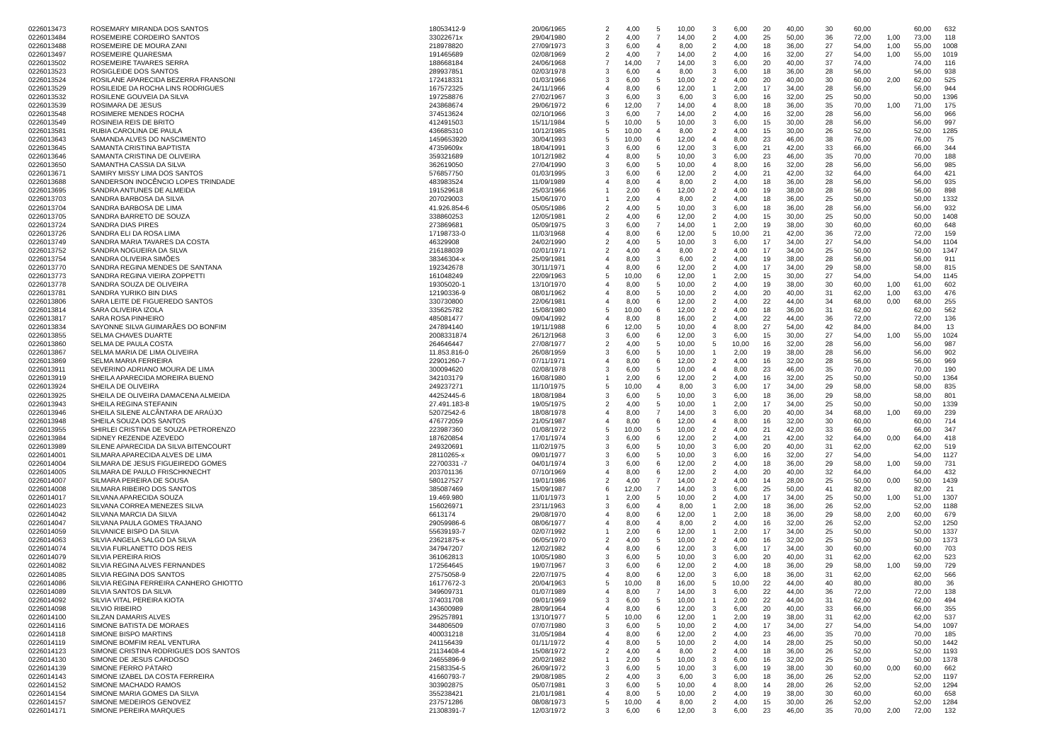| 0226013473 | ROSEMARY MIRANDA DOS SANTOS | 18053412-9 | 20/06/1965 | 2 | 4,00 | 5 | 10,00 | 3 | 6,00 | 20 | 40,00 | 30 | 60,00 | | 60,00 | 632 |
| 0226013484 | ROSEMEIRE CORDEIRO SANTOS | 33022671x | 29/04/1980 | 2 | 4,00 | 7 | 14,00 | 2 | 4,00 | 25 | 50,00 | 36 | 72,00 | 1,00 | 73,00 | 118 |
| 0226013488 | ROSEMEIRE DE MOURA ZANI | 218978820 | 27/09/1973 | 3 | 6,00 | 4 | 8,00 | 2 | 4,00 | 18 | 36,00 | 27 | 54,00 | 1,00 | 55,00 | 1008 |
| 0226013497 | ROSEMEIRE QUARESMA | 191465689 | 02/08/1969 | 2 | 4,00 | 7 | 14,00 | 2 | 4,00 | 16 | 32,00 | 27 | 54,00 | 1,00 | 55,00 | 1019 |
| 0226013502 | ROSEMEIRE TAVARES SERRA | 188668184 | 24/06/1968 | 7 | 14,00 | 7 | 14,00 | 3 | 6,00 | 20 | 40,00 | 37 | 74,00 | | 74,00 | 116 |
| 0226013523 | ROSIGLEIDE DOS SANTOS | 289937851 | 02/03/1978 | 3 | 6,00 | 4 | 8,00 | 3 | 6,00 | 18 | 36,00 | 28 | 56,00 | | 56,00 | 938 |
| 0226013524 | ROSILANE APARECIDA BEZERRA FRANSONI | 172418331 | 01/03/1966 | 3 | 6,00 | 5 | 10,00 | 2 | 4,00 | 20 | 40,00 | 30 | 60,00 | 2,00 | 62,00 | 525 |
| 0226013529 | ROSILEIDE DA ROCHA LINS RODRIGUES | 167572325 | 24/11/1966 | 4 | 8,00 | 6 | 12,00 | 1 | 2,00 | 17 | 34,00 | 28 | 56,00 | | 56,00 | 944 |
| 0226013532 | ROSILENE GOUVEIA DA SILVA | 197258876 | 27/02/1967 | 3 | 6,00 | 3 | 6,00 | 3 | 6,00 | 16 | 32,00 | 25 | 50,00 | | 50,00 | 1396 |
| 0226013539 | ROSIMARA DE JESUS | 243868674 | 29/06/1972 | 6 | 12,00 | 7 | 14,00 | 4 | 8,00 | 18 | 36,00 | 35 | 70,00 | 1,00 | 71,00 | 175 |
| 0226013548 | ROSIMERE MENDES ROCHA | 374513624 | 02/10/1966 | 3 | 6,00 | 7 | 14,00 | 2 | 4,00 | 16 | 32,00 | 28 | 56,00 | | 56,00 | 966 |
| 0226013549 | ROSINEIA REIS DE BRITO | 412491503 | 15/11/1984 | 5 | 10,00 | 5 | 10,00 | 3 | 6,00 | 15 | 30,00 | 28 | 56,00 | | 56,00 | 997 |
| 0226013581 | RUBIA CAROLINA DE PAULA | 436685310 | 10/12/1985 | 5 | 10,00 | 4 | 8,00 | 2 | 4,00 | 15 | 30,00 | 26 | 52,00 | | 52,00 | 1285 |
| 0226013643 | SAMANDA ALVES DO NASCIMENTO | 1459653920 | 30/04/1993 | 5 | 10,00 | 6 | 12,00 | 4 | 8,00 | 23 | 46,00 | 38 | 76,00 | | 76,00 | 75 |
| 0226013645 | SAMANTA CRISTINA BAPTISTA | 47359609x | 18/04/1991 | 3 | 6,00 | 6 | 12,00 | 3 | 6,00 | 21 | 42,00 | 33 | 66,00 | | 66,00 | 344 |
| 0226013646 | SAMANTA CRISTINA DE OLIVEIRA | 359321689 | 10/12/1982 | 4 | 8,00 | 5 | 10,00 | 3 | 6,00 | 23 | 46,00 | 35 | 70,00 | | 70,00 | 188 |
| 0226013650 | SAMANTHA CASSIA DA SILVA | 362619050 | 27/04/1990 | 3 | 6,00 | 5 | 10,00 | 4 | 8,00 | 16 | 32,00 | 28 | 56,00 | | 56,00 | 985 |
| 0226013671 | SAMIRY MISSY LIMA DOS SANTOS | 576857750 | 01/03/1995 | 3 | 6,00 | 6 | 12,00 | 2 | 4,00 | 21 | 42,00 | 32 | 64,00 | | 64,00 | 421 |
| 0226013688 | SANDERSON INOCÊNCIO LOPES TRINDADE | 483983524 | 11/09/1989 | 4 | 8,00 | 4 | 8,00 | 2 | 4,00 | 18 | 36,00 | 28 | 56,00 | | 56,00 | 935 |
| 0226013695 | SANDRA ANTUNES DE ALMEIDA | 191529618 | 25/03/1966 | 1 | 2,00 | 6 | 12,00 | 2 | 4,00 | 19 | 38,00 | 28 | 56,00 | | 56,00 | 898 |
| 0226013703 | SANDRA BARBOSA DA SILVA | 207029003 | 15/06/1970 | 1 | 2,00 | 4 | 8,00 | 2 | 4,00 | 18 | 36,00 | 25 | 50,00 | | 50,00 | 1332 |
| 0226013704 | SANDRA BARBOSA DE LIMA | 41.926.854-6 | 05/05/1986 | 2 | 4,00 | 5 | 10,00 | 3 | 6,00 | 18 | 36,00 | 28 | 56,00 | | 56,00 | 932 |
| 0226013705 | SANDRA BARRETO DE SOUZA | 338860253 | 12/05/1981 | 2 | 4,00 | 6 | 12,00 | 2 | 4,00 | 15 | 30,00 | 25 | 50,00 | | 50,00 | 1408 |
| 0226013724 | SANDRA DIAS PIRES | 273869681 | 05/09/1975 | 3 | 6,00 | 7 | 14,00 | 1 | 2,00 | 19 | 38,00 | 30 | 60,00 | | 60,00 | 648 |
| 0226013726 | SANDRA ELI DA ROSA LIMA | 17198733-0 | 11/03/1968 | 4 | 8,00 | 6 | 12,00 | 5 | 10,00 | 21 | 42,00 | 36 | 72,00 | | 72,00 | 159 |
| 0226013749 | SANDRA MARIA TAVARES DA COSTA | 46329908 | 24/02/1990 | 2 | 4,00 | 5 | 10,00 | 3 | 6,00 | 17 | 34,00 | 27 | 54,00 | | 54,00 | 1104 |
| 0226013752 | SANDRA NOGUEIRA DA SILVA | 216188039 | 02/01/1971 | 2 | 4,00 | 4 | 8,00 | 2 | 4,00 | 17 | 34,00 | 25 | 50,00 | | 50,00 | 1347 |
| 0226013754 | SANDRA OLIVEIRA SIMÕES | 38346304-x | 25/09/1981 | 4 | 8,00 | 3 | 6,00 | 2 | 4,00 | 19 | 38,00 | 28 | 56,00 | | 56,00 | 911 |
| 0226013770 | SANDRA REGINA MENDES DE SANTANA | 192342678 | 30/11/1971 | 4 | 8,00 | 6 | 12,00 | 2 | 4,00 | 17 | 34,00 | 29 | 58,00 | | 58,00 | 815 |
| 0226013773 | SANDRA REGINA VIEIRA ZOPPETTI | 161048249 | 22/09/1963 | 5 | 10,00 | 6 | 12,00 | 1 | 2,00 | 15 | 30,00 | 27 | 54,00 | | 54,00 | 1145 |
| 0226013778 | SANDRA SOUZA DE OLIVEIRA | 19305020-1 | 13/10/1970 | 4 | 8,00 | 5 | 10,00 | 2 | 4,00 | 19 | 38,00 | 30 | 60,00 | 1,00 | 61,00 | 602 |
| 0226013781 | SANDRA YURIKO BIN DIAS | 12190336-9 | 08/01/1962 | 4 | 8,00 | 5 | 10,00 | 2 | 4,00 | 20 | 40,00 | 31 | 62,00 | 1,00 | 63,00 | 476 |
| 0226013806 | SARA LEITE DE FIGUEREDO SANTOS | 330730800 | 22/06/1981 | 4 | 8,00 | 6 | 12,00 | 2 | 4,00 | 22 | 44,00 | 34 | 68,00 | 0,00 | 68,00 | 255 |
| 0226013814 | SARA OLIVEIRA IZOLA | 335625782 | 15/08/1980 | 5 | 10,00 | 6 | 12,00 | 2 | 4,00 | 18 | 36,00 | 31 | 62,00 | | 62,00 | 562 |
| 0226013817 | SARA ROSA PINHEIRO | 485081477 | 09/04/1992 | 4 | 8,00 | 8 | 16,00 | 2 | 4,00 | 22 | 44,00 | 36 | 72,00 | | 72,00 | 136 |
| 0226013834 | SAYONNE SILVA GUIMARÃES DO BONFIM | 247894140 | 19/11/1988 | 6 | 12,00 | 5 | 10,00 | 4 | 8,00 | 27 | 54,00 | 42 | 84,00 | | 84,00 | 13 |
| 0226013855 | SELMA CHAVES DUARTE | 2008331874 | 26/12/1968 | 3 | 6,00 | 6 | 12,00 | 3 | 6,00 | 15 | 30,00 | 27 | 54,00 | 1,00 | 55,00 | 1024 |
| 0226013860 | SELMA DE PAULA COSTA | 264646447 | 27/08/1977 | 2 | 4,00 | 5 | 10,00 | 5 | 10,00 | 16 | 32,00 | 28 | 56,00 | | 56,00 | 987 |
| 0226013867 | SELMA MARIA DE LIMA OLIVEIRA | 11.853.816-0 | 26/08/1959 | 3 | 6,00 | 5 | 10,00 | 1 | 2,00 | 19 | 38,00 | 28 | 56,00 | | 56,00 | 902 |
| 0226013869 | SELMA MARIA FERREIRA | 22901260-7 | 07/11/1971 | 4 | 8,00 | 6 | 12,00 | 2 | 4,00 | 16 | 32,00 | 28 | 56,00 | | 56,00 | 969 |
| 0226013911 | SEVERINO ADRIANO MOURA DE LIMA | 300094620 | 02/08/1978 | 3 | 6,00 | 5 | 10,00 | 4 | 8,00 | 23 | 46,00 | 35 | 70,00 | | 70,00 | 190 |
| 0226013919 | SHEILA APARECIDA MOREIRA BUENO | 342103179 | 16/08/1980 | 1 | 2,00 | 6 | 12,00 | 2 | 4,00 | 16 | 32,00 | 25 | 50,00 | | 50,00 | 1364 |
| 0226013924 | SHEILA DE OLIVEIRA | 249237271 | 11/10/1975 | 5 | 10,00 | 4 | 8,00 | 3 | 6,00 | 17 | 34,00 | 29 | 58,00 | | 58,00 | 835 |
| 0226013925 | SHEILA DE OLIVEIRA DAMACENA ALMEIDA | 44252445-6 | 18/08/1984 | 3 | 6,00 | 5 | 10,00 | 3 | 6,00 | 18 | 36,00 | 29 | 58,00 | | 58,00 | 801 |
| 0226013943 | SHEILA REGINA STEFANIN | 27.491.183-8 | 19/05/1975 | 2 | 4,00 | 5 | 10,00 | 1 | 2,00 | 17 | 34,00 | 25 | 50,00 | | 50,00 | 1339 |
| 0226013946 | SHEILA SILENE ALCÂNTARA DE ARAÚJO | 52072542-6 | 18/08/1978 | 4 | 8,00 | 7 | 14,00 | 3 | 6,00 | 20 | 40,00 | 34 | 68,00 | 1,00 | 69,00 | 239 |
| 0226013948 | SHEILA SOUZA DOS SANTOS | 476772059 | 21/05/1987 | 4 | 8,00 | 6 | 12,00 | 4 | 8,00 | 16 | 32,00 | 30 | 60,00 | | 60,00 | 714 |
| 0226013955 | SHIRLEI CRISTINA DE SOUZA PETRORENZO | 223987360 | 01/08/1972 | 5 | 10,00 | 5 | 10,00 | 2 | 4,00 | 21 | 42,00 | 33 | 66,00 | | 66,00 | 347 |
| 0226013984 | SIDNEY REZENDE AZEVEDO | 187620854 | 17/01/1974 | 3 | 6,00 | 6 | 12,00 | 2 | 4,00 | 21 | 42,00 | 32 | 64,00 | 0,00 | 64,00 | 418 |
| 0226013989 | SILENE APARECIDA DA SILVA BITENCOURT | 249320691 | 11/02/1975 | 3 | 6,00 | 5 | 10,00 | 3 | 6,00 | 20 | 40,00 | 31 | 62,00 | | 62,00 | 519 |
| 0226014001 | SILMARA APARECIDA ALVES DE LIMA | 28110265-x | 09/01/1977 | 3 | 6,00 | 5 | 10,00 | 3 | 6,00 | 16 | 32,00 | 27 | 54,00 | | 54,00 | 1127 |
| 0226014004 | SILMARA DE JESUS FIGUEIREDO GOMES | 22700331 -7 | 04/01/1974 | 3 | 6,00 | 6 | 12,00 | 2 | 4,00 | 18 | 36,00 | 29 | 58,00 | 1,00 | 59,00 | 731 |
| 0226014005 | SILMARA DE PAULO FRISCHKNECHT | 203701136 | 07/10/1969 | 4 | 8,00 | 6 | 12,00 | 2 | 4,00 | 20 | 40,00 | 32 | 64,00 | | 64,00 | 432 |
| 0226014007 | SILMARA PEREIRA DE SOUSA | 580127527 | 19/01/1986 | 2 | 4,00 | 7 | 14,00 | 2 | 4,00 | 14 | 28,00 | 25 | 50,00 | 0,00 | 50,00 | 1439 |
| 0226014008 | SILMARA RIBEIRO DOS SANTOS | 385087469 | 15/09/1987 | 6 | 12,00 | 7 | 14,00 | 3 | 6,00 | 25 | 50,00 | 41 | 82,00 | | 82,00 | 21 |
| 0226014017 | SILVANA APARECIDA SOUZA | 19.469.980 | 11/01/1973 | 1 | 2,00 | 5 | 10,00 | 2 | 4,00 | 17 | 34,00 | 25 | 50,00 | 1,00 | 51,00 | 1307 |
| 0226014023 | SILVANA CORREA MENEZES SILVA | 156026971 | 23/11/1963 | 3 | 6,00 | 4 | 8,00 | 1 | 2,00 | 18 | 36,00 | 26 | 52,00 | | 52,00 | 1188 |
| 0226014042 | SILVANA MARCIA DA SILVA | 6613174 | 29/08/1970 | 4 | 8,00 | 6 | 12,00 | 1 | 2,00 | 18 | 36,00 | 29 | 58,00 | 2,00 | 60,00 | 679 |
| 0226014047 | SILVANA PAULA GOMES TRAJANO | 29059986-6 | 08/06/1977 | 4 | 8,00 | 4 | 8,00 | 2 | 4,00 | 16 | 32,00 | 26 | 52,00 | | 52,00 | 1250 |
| 0226014059 | SILVANICE BISPO DA SILVA | 55639193-7 | 02/07/1992 | 1 | 2,00 | 6 | 12,00 | 1 | 2,00 | 17 | 34,00 | 25 | 50,00 | | 50,00 | 1337 |
| 0226014063 | SILVIA ANGELA SALGO DA SILVA | 23621875-x | 06/05/1970 | 2 | 4,00 | 5 | 10,00 | 2 | 4,00 | 16 | 32,00 | 25 | 50,00 | | 50,00 | 1373 |
| 0226014074 | SILVIA FURLANETTO DOS REIS | 347947207 | 12/02/1982 | 4 | 8,00 | 6 | 12,00 | 3 | 6,00 | 17 | 34,00 | 30 | 60,00 | | 60,00 | 703 |
| 0226014079 | SILVIA PEREIRA RIOS | 361062813 | 10/05/1980 | 3 | 6,00 | 5 | 10,00 | 3 | 6,00 | 20 | 40,00 | 31 | 62,00 | | 62,00 | 523 |
| 0226014082 | SILVIA REGINA ALVES FERNANDES | 172564645 | 19/07/1967 | 3 | 6,00 | 6 | 12,00 | 2 | 4,00 | 18 | 36,00 | 29 | 58,00 | 1,00 | 59,00 | 729 |
| 0226014085 | SILVIA REGINA DOS SANTOS | 27575058-9 | 22/07/1975 | 4 | 8,00 | 6 | 12,00 | 3 | 6,00 | 18 | 36,00 | 31 | 62,00 | | 62,00 | 566 |
| 0226014086 | SILVIA REGINA FERREIRA CANHERO GHIOTTO | 16177672-3 | 20/04/1963 | 5 | 10,00 | 8 | 16,00 | 5 | 10,00 | 22 | 44,00 | 40 | 80,00 | | 80,00 | 36 |
| 0226014089 | SILVIA SANTOS DA SILVA | 349609731 | 01/07/1989 | 4 | 8,00 | 7 | 14,00 | 3 | 6,00 | 22 | 44,00 | 36 | 72,00 | | 72,00 | 138 |
| 0226014092 | SILVIA VITAL PEREIRA KIOTA | 374031708 | 09/01/1969 | 3 | 6,00 | 5 | 10,00 | 1 | 2,00 | 22 | 44,00 | 31 | 62,00 | | 62,00 | 494 |
| 0226014098 | SILVIO RIBEIRO | 143600989 | 28/09/1964 | 4 | 8,00 | 6 | 12,00 | 3 | 6,00 | 20 | 40,00 | 33 | 66,00 | | 66,00 | 355 |
| 0226014100 | SILZAN DAMARIS ALVES | 295257891 | 13/10/1977 | 5 | 10,00 | 6 | 12,00 | 1 | 2,00 | 19 | 38,00 | 31 | 62,00 | | 62,00 | 537 |
| 0226014116 | SIMONE BATISTA DE MORAES | 344806509 | 07/07/1980 | 3 | 6,00 | 5 | 10,00 | 2 | 4,00 | 17 | 34,00 | 27 | 54,00 | | 54,00 | 1097 |
| 0226014118 | SIMONE BISPO MARTINS | 400031218 | 31/05/1984 | 4 | 8,00 | 6 | 12,00 | 2 | 4,00 | 23 | 46,00 | 35 | 70,00 | | 70,00 | 185 |
| 0226014119 | SIMONE BOMFIM REAL VENTURA | 241156439 | 01/11/1972 | 4 | 8,00 | 5 | 10,00 | 2 | 4,00 | 14 | 28,00 | 25 | 50,00 | | 50,00 | 1442 |
| 0226014123 | SIMONE CRISTINA RODRIGUES DOS SANTOS | 21134408-4 | 15/08/1972 | 2 | 4,00 | 4 | 8,00 | 2 | 4,00 | 18 | 36,00 | 26 | 52,00 | | 52,00 | 1193 |
| 0226014130 | SIMONE DE JESUS CARDOSO | 24655896-9 | 20/02/1982 | 1 | 2,00 | 5 | 10,00 | 3 | 6,00 | 16 | 32,00 | 25 | 50,00 | | 50,00 | 1378 |
| 0226014139 | SIMONE FERRO PÁTARO | 21583354-5 | 26/09/1972 | 3 | 6,00 | 5 | 10,00 | 3 | 6,00 | 19 | 38,00 | 30 | 60,00 | 0,00 | 60,00 | 662 |
| 0226014143 | SIMONE IZABEL DA COSTA FERREIRA | 41660793-7 | 29/08/1985 | 2 | 4,00 | 3 | 6,00 | 3 | 6,00 | 18 | 36,00 | 26 | 52,00 | | 52,00 | 1197 |
| 0226014152 | SIMONE MACHADO RAMOS | 303902875 | 05/07/1981 | 3 | 6,00 | 5 | 10,00 | 4 | 8,00 | 14 | 28,00 | 26 | 52,00 | | 52,00 | 1294 |
| 0226014154 | SIMONE MARIA GOMES DA SILVA | 355238421 | 21/01/1981 | 4 | 8,00 | 5 | 10,00 | 2 | 4,00 | 19 | 38,00 | 30 | 60,00 | | 60,00 | 658 |
| 0226014157 | SIMONE MEDEIROS GENOVEZ | 237571286 | 08/08/1973 | 5 | 10,00 | 4 | 8,00 | 2 | 4,00 | 15 | 30,00 | 26 | 52,00 | | 52,00 | 1284 |
| 0226014171 | SIMONE PEREIRA MARQUES | 21308391-7 | 12/03/1972 | 3 | 6,00 | 6 | 12,00 | 3 | 6,00 | 23 | 46,00 | 35 | 70,00 | 2,00 | 72,00 | 132 |